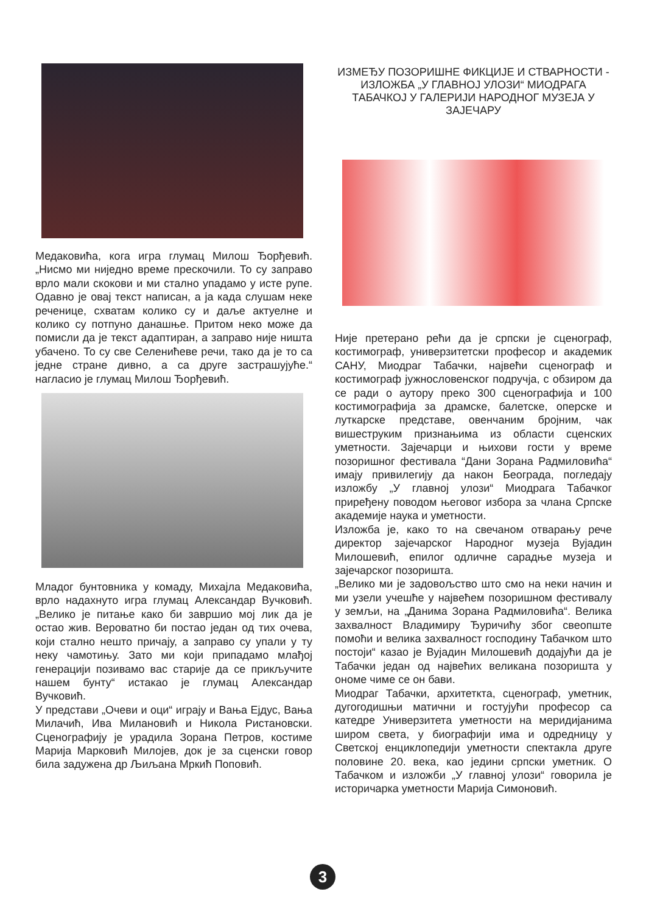Медаковића, кога игра глумац Милош Ђорђевић. „Нисмо ми ниједно време прескочили. То су заправо врло мали скокови и ми стално упадамо у исте рупе. Одавно је овај текст написан, а ја када слушам неке реченице, схватам колико су и даље актуелне и колико су потпуно данашње. Притом неко може да помисли да је текст адаптиран, а заправо није ништа убачено. То су све Селенићеве речи, тако да је то са једне стране дивно, а са друге застрашујуће.“ нагласио је глумац Милош Ђорђевић.
Младог бунтовника у комаду, Михајла Медаковића, врло надахнуто игра глумац Александар Вучковић. „Велико је питање како би завршио мој лик да је остао жив. Вероватно би постао један од тих очева, који стално нешто причају, а заправо су упали у ту неку чамотињу. Зато ми који припадамо млађој генерацији позивамо вас старије да се прикључите нашем бунту“ истакао је глумац Александар Вучковић.
У представи „Очеви и оци“ играју и Вања Ејдус, Вања Милачић, Ива Милановић и Никола Ристановски. Сценографију је урадила Зорана Петров, костиме Марија Марковић Милојев, док је за сценски говор била задужена др Љиљана Мркић Поповић.
ИЗМЕЂУ ПОЗОРИШНЕ ФИКЦИЈЕ И СТВАРНОСТИ - ИЗЛОЖБА „У ГЛАВНОЈ УЛОЗИ“ МИОДРАГА ТАБАЧКОЈ У ГАЛЕРИЈИ НАРОДНОГ МУЗЕЈА У ЗАЈЕЧАРУ
Није претерано рећи да је српски је сценограф, костимограф, универзитетски професор и академик САНУ, Миодраг Табачки, највећи сценограф и костимограф јужнословенског подручја, с обзиром да се ради о аутору преко 300 сценографија и 100 костимографија за драмске, балетске, оперске и луткарске представе, овенчаним бројним, чак вишеструким признањима из области сценских уметности. Зајечарци и њихови гости у време позоришног фестивала “Дани Зорана Радмиловића“ имају привилегију да након Београда, погледају изложбу „У главној улози“ Миодрага Табачког приређену поводом његовог избора за члана Српске академије наука и уметности.
Изложба је, како то на свечаном отварању рече директор зајечарског Народног музеја Вујадин Милошевић, епилог одличне сарадње музеја и зајечарског позоришта.
„Велико ми је задовољство што смо на неки начин и ми узели учешће у највећем позоришном фестивалу у земљи, на „Данима Зорана Радмиловића“. Велика захвалност Владимиру Ђуричићу због свеопште помоћи и велика захвалност господину Табачком што постоји“ казао је Вујадин Милошевић додајући да је Табачки један од највећих великана позоришта у ономе чиме се он бави.
Миодраг Табачки, архитетктa, сценограф, уметник, дугогодишњи матични и гостујући професор са катедре Универзитета уметности на меридијанима широм света, у биографији има и одредницу у Светској енциклопедији уметности спектакла друге половине 20. века, као једини српски уметник. О Табачком и изложби „У главној улози“ говорила је историчарка уметности Марија Симоновић.
3